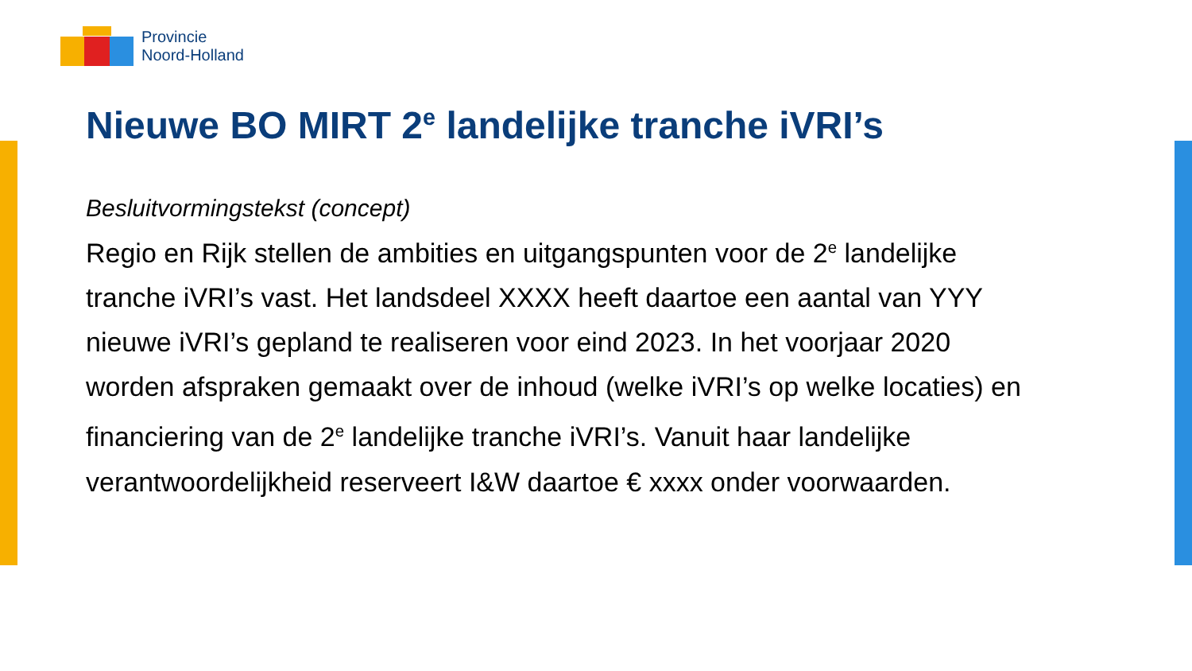Provincie
Noord-Holland
Nieuwe BO MIRT 2<sup>e</sup> landelijke tranche iVRI’s
Besluitvormingstekst (concept)
Regio en Rijk stellen de ambities en uitgangspunten voor de 2<sup>e</sup> landelijke tranche iVRI’s vast. Het landsdeel XXXX heeft daartoe een aantal van YYY nieuwe iVRI’s gepland te realiseren voor eind 2023. In het voorjaar 2020 worden afspraken gemaakt over de inhoud (welke iVRI’s op welke locaties) en financiering van de 2<sup>e</sup> landelijke tranche iVRI’s. Vanuit haar landelijke verantwoordelijkheid reserveert I&W daartoe € xxxx onder voorwaarden.